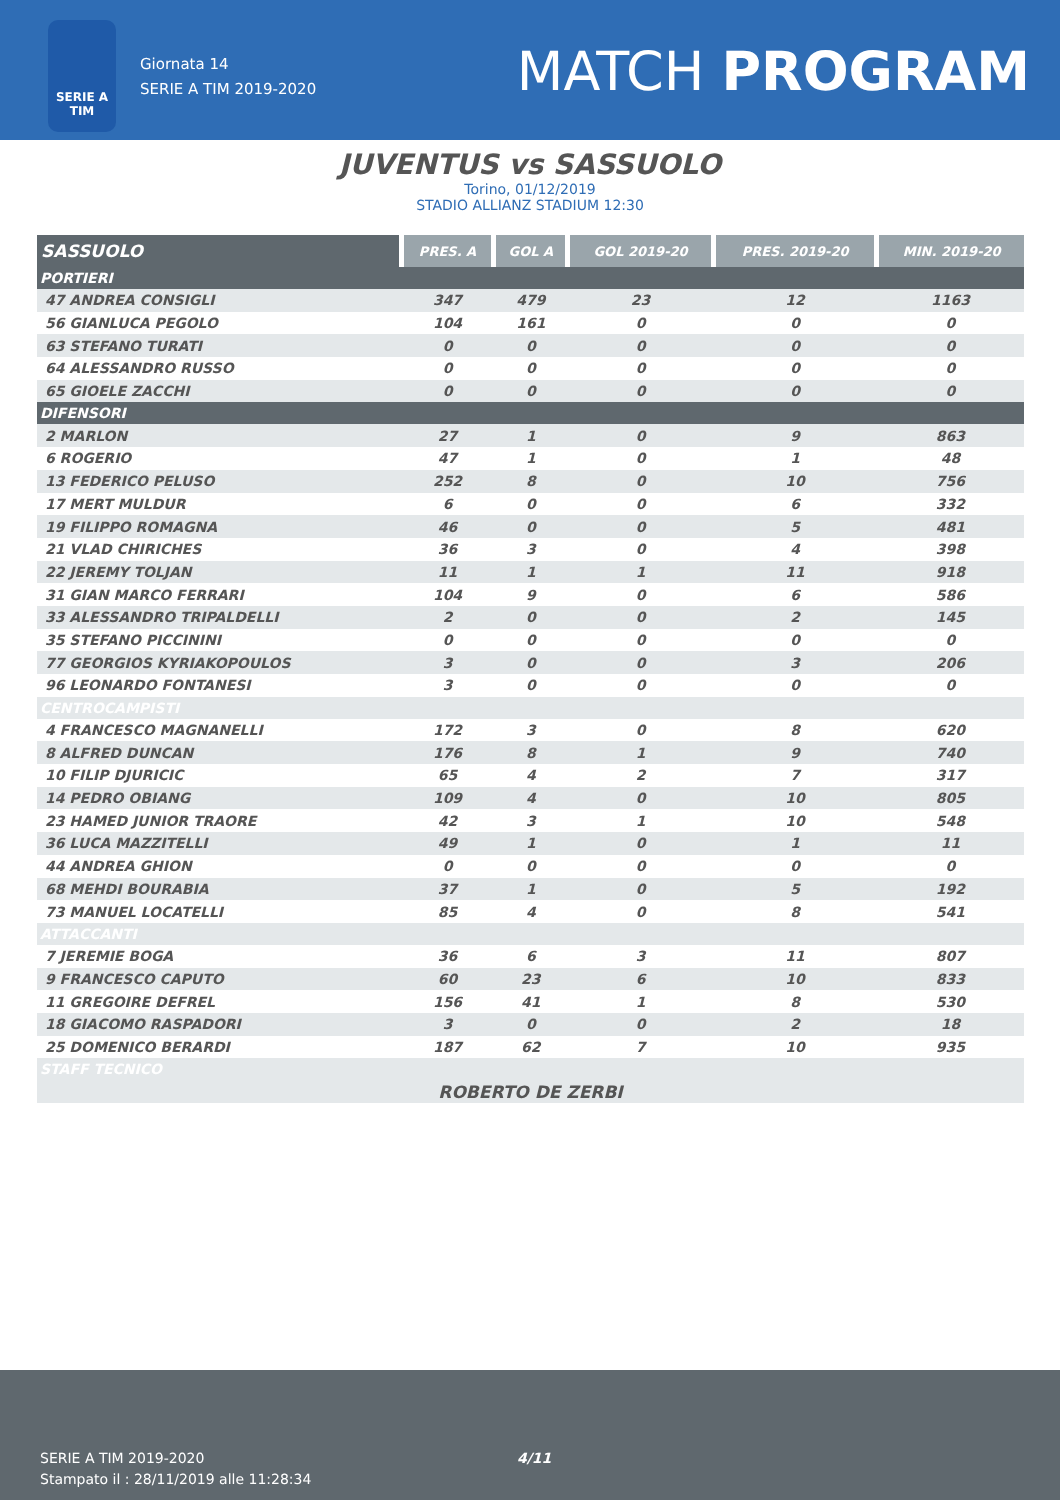SERIE A
TIM
Giornata 14
SERIE A TIM 2019-2020
MATCH PROGRAM
JUVENTUS vs SASSUOLO
Torino, 01/12/2019
STADIO ALLIANZ STADIUM 12:30
| SASSUOLO | PRES. A | GOL A | GOL 2019-20 | PRES. 2019-20 | MIN. 2019-20 |
| --- | --- | --- | --- | --- | --- |
| PORTIERI | | | | | |
| 47 ANDREA CONSIGLI | 347 | 479 | 23 | 12 | 1163 |
| 56 GIANLUCA PEGOLO | 104 | 161 | 0 | 0 | 0 |
| 63 STEFANO TURATI | 0 | 0 | 0 | 0 | 0 |
| 64 ALESSANDRO RUSSO | 0 | 0 | 0 | 0 | 0 |
| 65 GIOELE ZACCHI | 0 | 0 | 0 | 0 | 0 |
| DIFENSORI | | | | | |
| 2 MARLON | 27 | 1 | 0 | 9 | 863 |
| 6 ROGERIO | 47 | 1 | 0 | 1 | 48 |
| 13 FEDERICO PELUSO | 252 | 8 | 0 | 10 | 756 |
| 17 MERT MULDUR | 6 | 0 | 0 | 6 | 332 |
| 19 FILIPPO ROMAGNA | 46 | 0 | 0 | 5 | 481 |
| 21 VLAD CHIRICHES | 36 | 3 | 0 | 4 | 398 |
| 22 JEREMY TOLJAN | 11 | 1 | 1 | 11 | 918 |
| 31 GIAN MARCO FERRARI | 104 | 9 | 0 | 6 | 586 |
| 33 ALESSANDRO TRIPALDELLI | 2 | 0 | 0 | 2 | 145 |
| 35 STEFANO PICCININI | 0 | 0 | 0 | 0 | 0 |
| 77 GEORGIOS KYRIAKOPOULOS | 3 | 0 | 0 | 3 | 206 |
| 96 LEONARDO FONTANESI | 3 | 0 | 0 | 0 | 0 |
| CENTROCAMPISTI | | | | | |
| 4 FRANCESCO MAGNANELLI | 172 | 3 | 0 | 8 | 620 |
| 8 ALFRED DUNCAN | 176 | 8 | 1 | 9 | 740 |
| 10 FILIP DJURICIC | 65 | 4 | 2 | 7 | 317 |
| 14 PEDRO OBIANG | 109 | 4 | 0 | 10 | 805 |
| 23 HAMED JUNIOR TRAORE | 42 | 3 | 1 | 10 | 548 |
| 36 LUCA MAZZITELLI | 49 | 1 | 0 | 1 | 11 |
| 44 ANDREA GHION | 0 | 0 | 0 | 0 | 0 |
| 68 MEHDI BOURABIA | 37 | 1 | 0 | 5 | 192 |
| 73 MANUEL LOCATELLI | 85 | 4 | 0 | 8 | 541 |
| ATTACCANTI | | | | | |
| 7 JEREMIE BOGA | 36 | 6 | 3 | 11 | 807 |
| 9 FRANCESCO CAPUTO | 60 | 23 | 6 | 10 | 833 |
| 11 GREGOIRE DEFREL | 156 | 41 | 1 | 8 | 530 |
| 18 GIACOMO RASPADORI | 3 | 0 | 0 | 2 | 18 |
| 25 DOMENICO BERARDI | 187 | 62 | 7 | 10 | 935 |
| STAFF TECNICO | | | | | |
| ROBERTO DE ZERBI | | | | | |
SERIE A TIM 2019-2020
Stampato il : 28/11/2019 alle 11:28:34
4/11